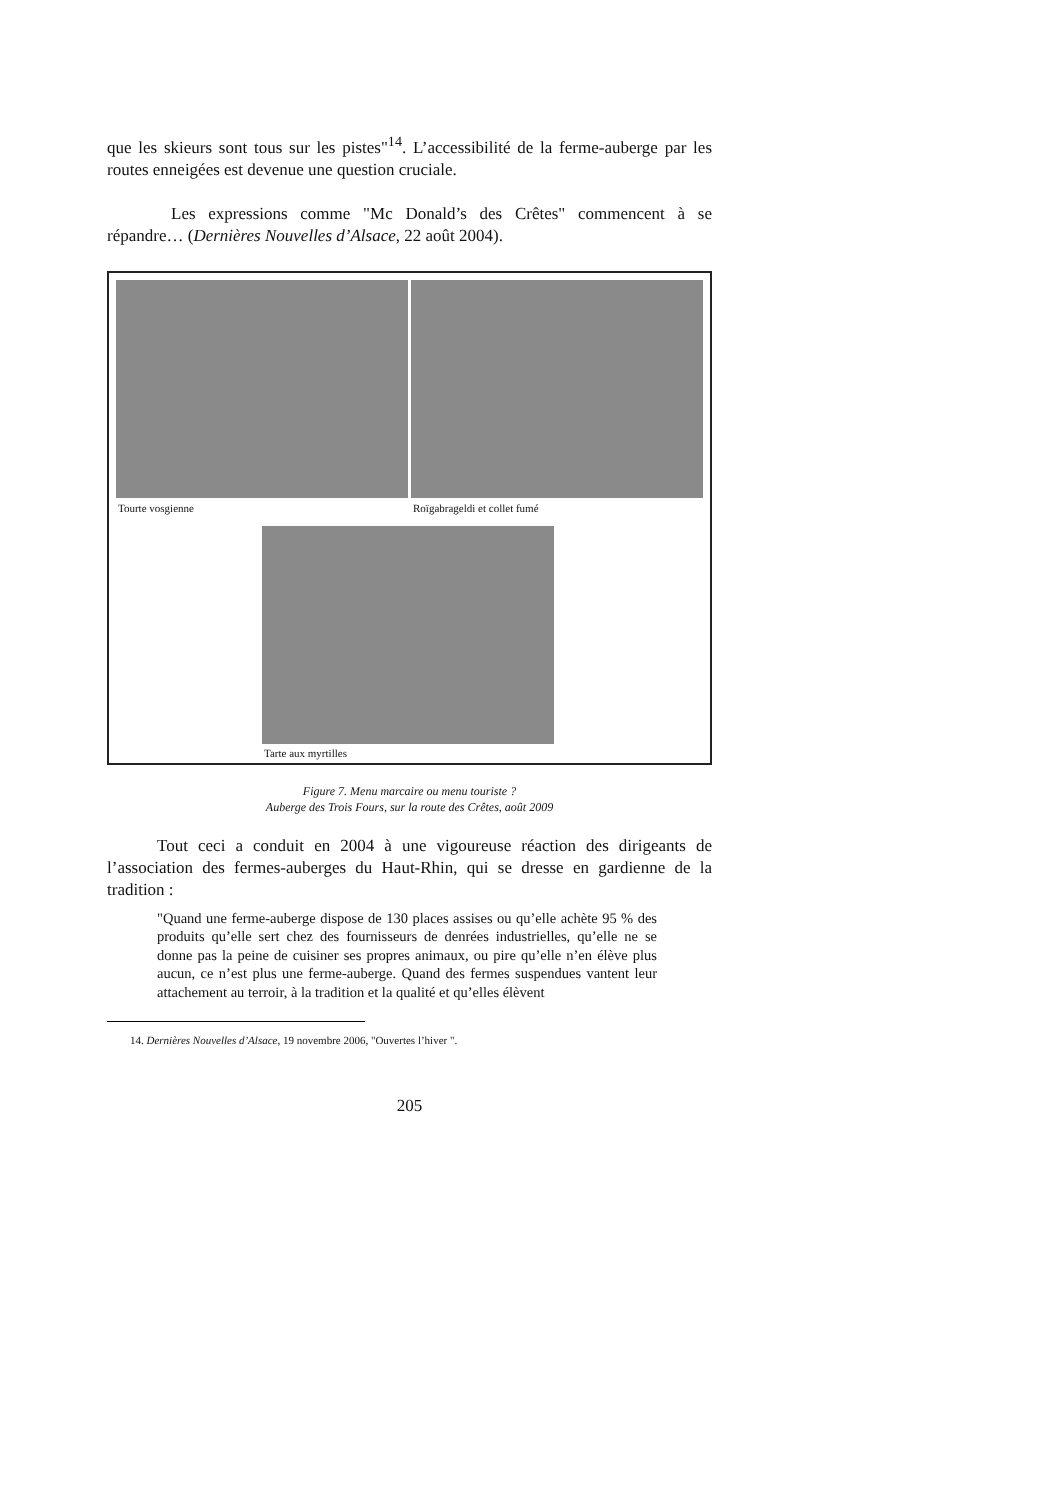que les skieurs sont tous sur les pistes"<sup>14</sup>. L’accessibilité de la ferme-auberge par les routes enneigées est devenue une question cruciale.
Les expressions comme "Mc Donald’s des Crêtes" commencent à se répandre… (Dernières Nouvelles d’Alsace, 22 août 2004).
Tourte vosgienne Roïgabrageldi et collet fumé
Tarte aux myrtilles
Figure 7. Menu marcaire ou menu touriste ?
Auberge des Trois Fours, sur la route des Crêtes, août 2009
Tout ceci a conduit en 2004 à une vigoureuse réaction des dirigeants de l’association des fermes-auberges du Haut-Rhin, qui se dresse en gardienne de la tradition :
"Quand une ferme-auberge dispose de 130 places assises ou qu’elle achète 95 % des produits qu’elle sert chez des fournisseurs de denrées industrielles, qu’elle ne se donne pas la peine de cuisiner ses propres animaux, ou pire qu’elle n’en élève plus aucun, ce n’est plus une ferme-auberge. Quand des fermes suspendues vantent leur attachement au terroir, à la tradition et la qualité et qu’elles élèvent
14. Dernières Nouvelles d’Alsace, 19 novembre 2006, "Ouvertes l’hiver ".
205